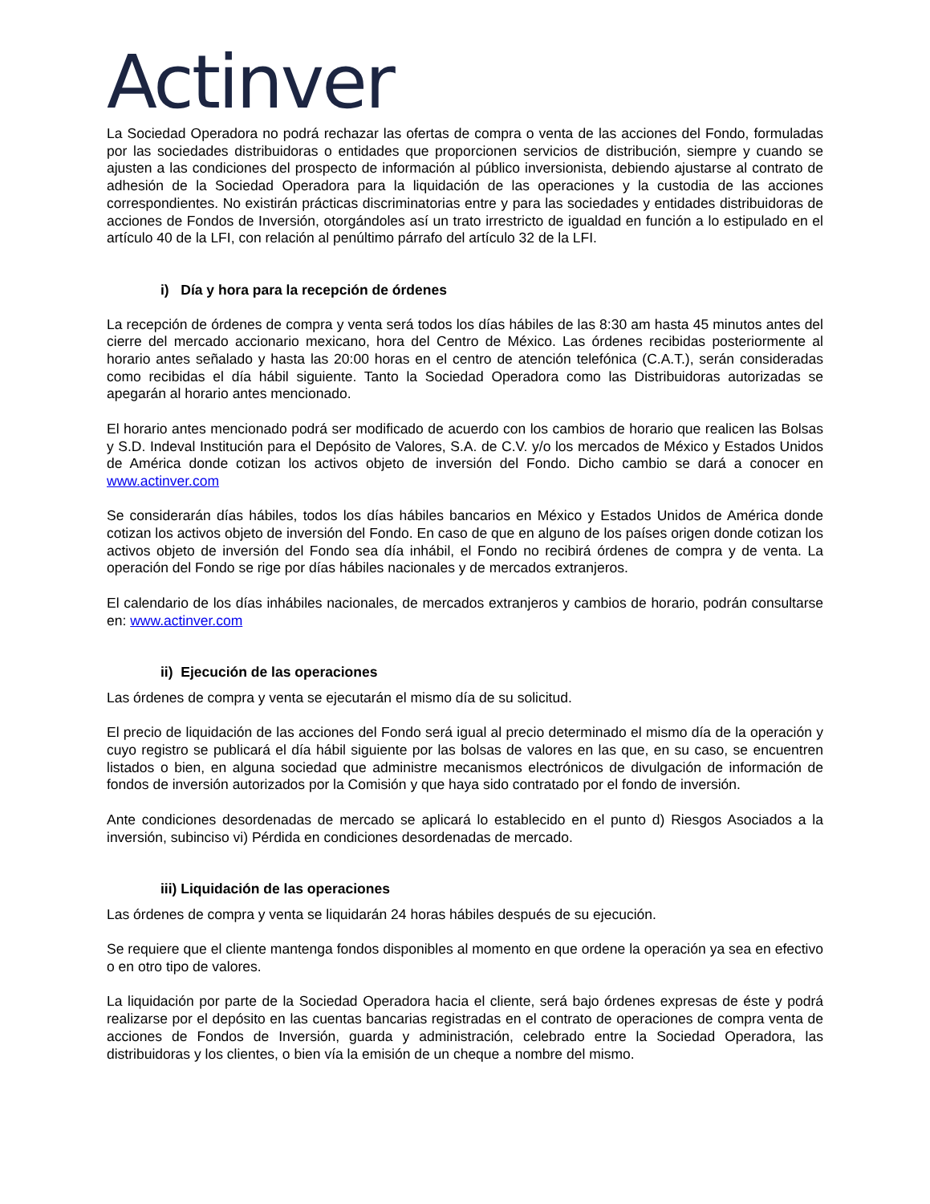Actinver
La Sociedad Operadora no podrá rechazar las ofertas de compra o venta de las acciones del Fondo, formuladas por las sociedades distribuidoras o entidades que proporcionen servicios de distribución, siempre y cuando se ajusten a las condiciones del prospecto de información al público inversionista, debiendo ajustarse al contrato de adhesión de la Sociedad Operadora para la liquidación de las operaciones y la custodia de las acciones correspondientes. No existirán prácticas discriminatorias entre y para las sociedades y entidades distribuidoras de acciones de Fondos de Inversión, otorgándoles así un trato irrestricto de igualdad en función a lo estipulado en el artículo 40 de la LFI, con relación al penúltimo párrafo del artículo 32 de la LFI.
i) Día y hora para la recepción de órdenes
La recepción de órdenes de compra y venta será todos los días hábiles de las 8:30 am hasta 45 minutos antes del cierre del mercado accionario mexicano, hora del Centro de México. Las órdenes recibidas posteriormente al horario antes señalado y hasta las 20:00 horas en el centro de atención telefónica (C.A.T.), serán consideradas como recibidas el día hábil siguiente. Tanto la Sociedad Operadora como las Distribuidoras autorizadas se apegarán al horario antes mencionado.
El horario antes mencionado podrá ser modificado de acuerdo con los cambios de horario que realicen las Bolsas y S.D. Indeval Institución para el Depósito de Valores, S.A. de C.V. y/o los mercados de México y Estados Unidos de América donde cotizan los activos objeto de inversión del Fondo. Dicho cambio se dará a conocer en www.actinver.com
Se considerarán días hábiles, todos los días hábiles bancarios en México y Estados Unidos de América donde cotizan los activos objeto de inversión del Fondo. En caso de que en alguno de los países origen donde cotizan los activos objeto de inversión del Fondo sea día inhábil, el Fondo no recibirá órdenes de compra y de venta. La operación del Fondo se rige por días hábiles nacionales y de mercados extranjeros.
El calendario de los días inhábiles nacionales, de mercados extranjeros y cambios de horario, podrán consultarse en: www.actinver.com
ii) Ejecución de las operaciones
Las órdenes de compra y venta se ejecutarán el mismo día de su solicitud.
El precio de liquidación de las acciones del Fondo será igual al precio determinado el mismo día de la operación y cuyo registro se publicará el día hábil siguiente por las bolsas de valores en las que, en su caso, se encuentren listados o bien, en alguna sociedad que administre mecanismos electrónicos de divulgación de información de fondos de inversión autorizados por la Comisión y que haya sido contratado por el fondo de inversión.
Ante condiciones desordenadas de mercado se aplicará lo establecido en el punto d) Riesgos Asociados a la inversión, subinciso vi) Pérdida en condiciones desordenadas de mercado.
iii) Liquidación de las operaciones
Las órdenes de compra y venta se liquidarán 24 horas hábiles después de su ejecución.
Se requiere que el cliente mantenga fondos disponibles al momento en que ordene la operación ya sea en efectivo o en otro tipo de valores.
La liquidación por parte de la Sociedad Operadora hacia el cliente, será bajo órdenes expresas de éste y podrá realizarse por el depósito en las cuentas bancarias registradas en el contrato de operaciones de compra venta de acciones de Fondos de Inversión, guarda y administración, celebrado entre la Sociedad Operadora, las distribuidoras y los clientes, o bien vía la emisión de un cheque a nombre del mismo.